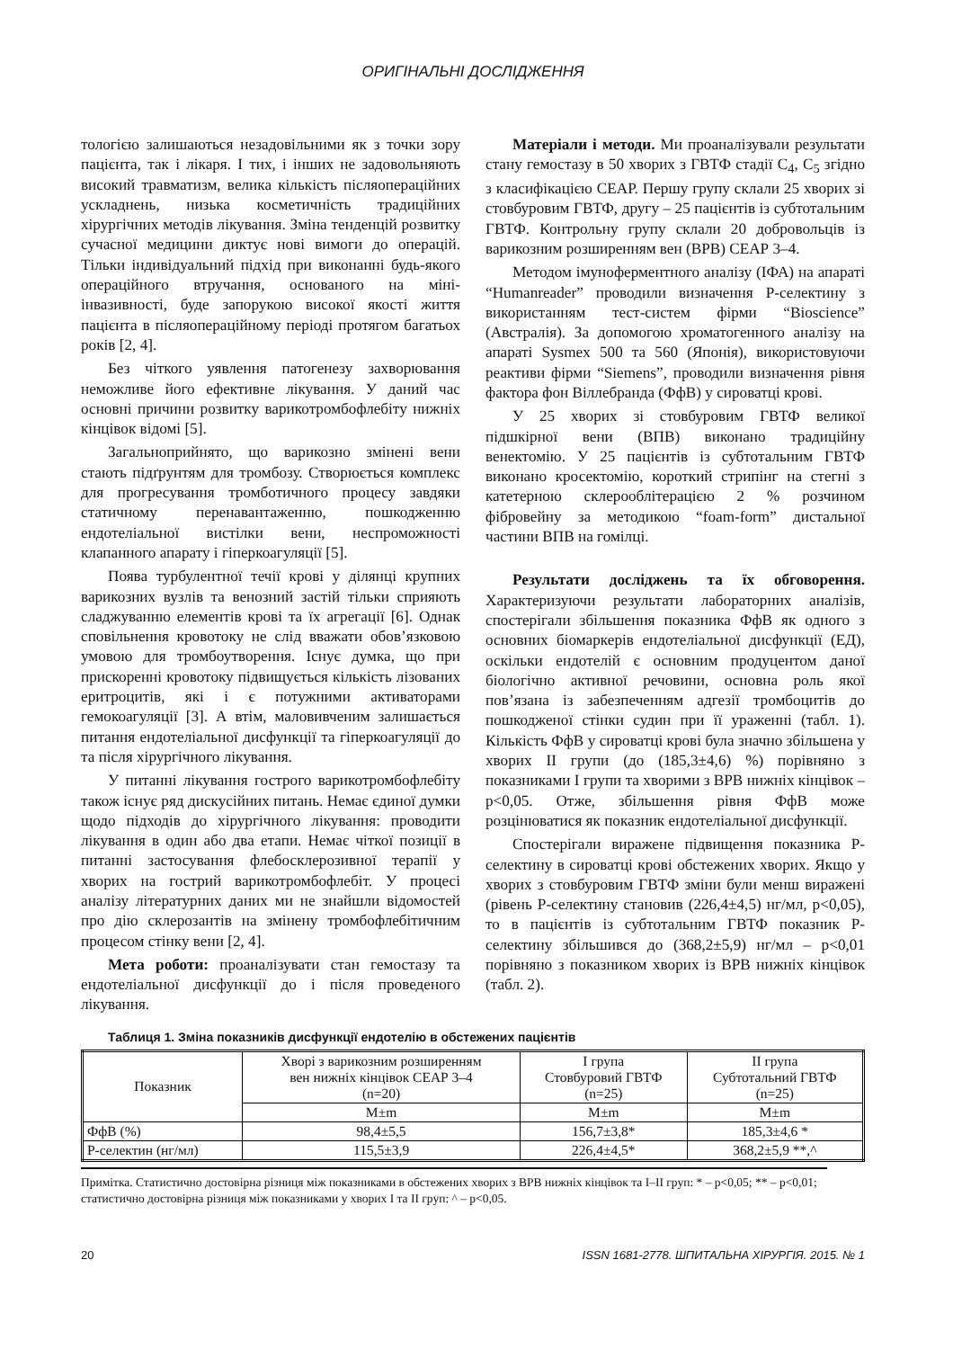ОРИГІНАЛЬНІ ДОСЛІДЖЕННЯ
тологією залишаються незадовільними як з точки зору пацієнта, так і лікаря. І тих, і інших не задовольняють високий травматизм, велика кількість післяопераційних ускладнень, низька косметичність традиційних хірургічних методів лікування. Зміна тенденцій розвитку сучасної медицини диктує нові вимоги до операцій. Тільки індивідуальний підхід при виконанні будь-якого операційного втручання, основаного на міні-інвазивності, буде запорукою високої якості життя пацієнта в післяопераційному періоді протягом багатьох років [2, 4].
Без чіткого уявлення патогенезу захворювання неможливе його ефективне лікування. У даний час основні причини розвитку варикотромбофлебіту нижніх кінцівок відомі [5].
Загальноприйнято, що варикозно змінені вени стають підґрунтям для тромбозу. Створюється комплекс для прогресування тромботичного процесу завдяки статичному перенавантаженню, пошкодженню ендотеліальної вистілки вени, неспроможності клапанного апарату і гіперкоагуляції [5].
Поява турбулентної течії крові у ділянці крупних варикозних вузлів та венозний застій тільки сприяють сладжуванню елементів крові та їх агрегації [6]. Однак сповільнення кровотоку не слід вважати обов’язковою умовою для тромбоутворення. Існує думка, що при прискоренні кровотоку підвищується кількість лізованих еритроцитів, які і є потужними активаторами гемокоагуляції [3]. А втім, маловивченим залишається питання ендотеліальної дисфункції та гіперкоагуляції до та після хірургічного лікування.
У питанні лікування гострого варикотромбофлебіту також існує ряд дискусійних питань. Немає єдиної думки щодо підходів до хірургічного лікування: проводити лікування в один або два етапи. Немає чіткої позиції в питанні застосування флебосклерозивної терапії у хворих на гострий варикотромбофлебіт. У процесі аналізу літературних даних ми не знайшли відомостей про дію склерозантів на змінену тромбофлебітичним процесом стінку вени [2, 4].
Мета роботи: проаналізувати стан гемостазу та ендотеліальної дисфункції до і після проведеного лікування.
Матеріали і методи. Ми проаналізували результати стану гемостазу в 50 хворих з ГВТФ стадії С<sub>4</sub>, С<sub>5</sub> згідно з класифікацією СЕАР. Першу групу склали 25 хворих зі стовбуровим ГВТФ, другу – 25 пацієнтів із субтотальним ГВТФ. Контрольну групу склали 20 добровольців із варикозним розширенням вен (ВРВ) СЕАР 3–4.
Методом імуноферментного аналізу (ІФА) на апараті “Humanreader” проводили визначення Р-селектину з використанням тест-систем фірми “Bioscience” (Австралія). За допомогою хроматогенного аналізу на апараті Sysmex 500 та 560 (Японія), використовуючи реактиви фірми “Siemens”, проводили визначення рівня фактора фон Віллебранда (ФфВ) у сироватці крові.
У 25 хворих зі стовбуровим ГВТФ великої підшкірної вени (ВПВ) виконано традиційну венектомію. У 25 пацієнтів із субтотальним ГВТФ виконано кросектомію, короткий стрипінг на стегні з катетерною склерооблітерацією 2 % розчином фібровейну за методикою “foam-form” дистальної частини ВПВ на гомілці.
Результати досліджень та їх обговорення. Характеризуючи результати лабораторних аналізів, спостерігали збільшення показника ФфВ як одного з основних біомаркерів ендотеліальної дисфункції (ЕД), оскільки ендотелій є основним продуцентом даної біологічно активної речовини, основна роль якої пов’язана із забезпеченням адгезії тромбоцитів до пошкодженої стінки судин при її ураженні (табл. 1). Кількість ФфВ у сироватці крові була значно збільшена у хворих ІІ групи (до (185,3±4,6) %) порівняно з показниками І групи та хворими з ВРВ нижніх кінцівок – p<0,05. Отже, збільшення рівня ФфВ може розцінюватися як показник ендотеліальної дисфункції.
Спостерігали виражене підвищення показника Р-селектину в сироватці крові обстежених хворих. Якщо у хворих з стовбуровим ГВТФ зміни були менш виражені (рівень Р-селектину становив (226,4±4,5) нг/мл, p<0,05), то в пацієнтів із субтотальним ГВТФ показник Р-селектину збільшився до (368,2±5,9) нг/мл – p<0,01 порівняно з показником хворих із ВРВ нижніх кінцівок (табл. 2).
Таблиця 1. Зміна показників дисфункції ендотелію в обстежених пацієнтів
| Показник | Хворі з варикозним розширенням вен нижніх кінцівок СЕАР 3–4 (n=20) | І група Стовбуровий ГВТФ (n=25) | ІІ група Субтотальний ГВТФ (n=25) |
| --- | --- | --- | --- |
| | M±m | M±m | M±m |
| ФфВ (%) | 98,4±5,5 | 156,7±3,8* | 185,3±4,6 * |
| Р-селектин (нг/мл) | 115,5±3,9 | 226,4±4,5* | 368,2±5,9 **,^ |
Примітка. Статистично достовірна різниця між показниками в обстежених хворих з ВРВ нижніх кінцівок та І–ІІ груп: * – p<0,05; ** – p<0,01; статистично достовірна різниця між показниками у хворих І та ІІ груп: ^ – p<0,05.
20 ISSN 1681-2778. ШПИТАЛЬНА ХІРУРГІЯ. 2015. № 1